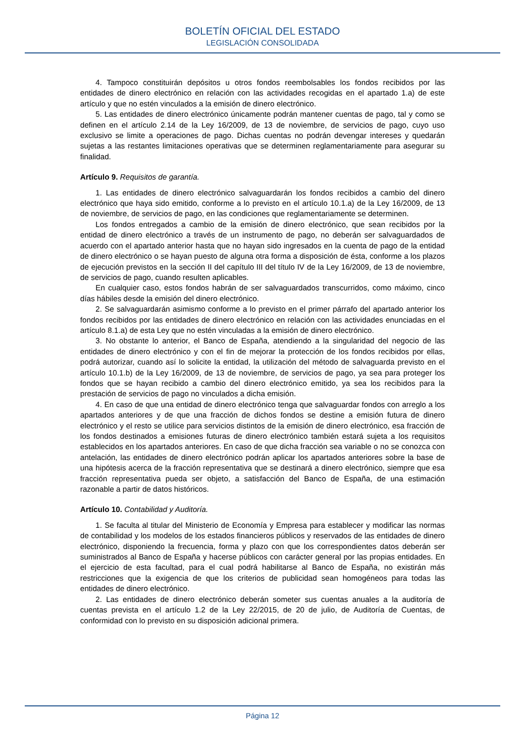BOLETÍN OFICIAL DEL ESTADO
LEGISLACIÓN CONSOLIDADA
4. Tampoco constituirán depósitos u otros fondos reembolsables los fondos recibidos por las entidades de dinero electrónico en relación con las actividades recogidas en el apartado 1.a) de este artículo y que no estén vinculados a la emisión de dinero electrónico.
5. Las entidades de dinero electrónico únicamente podrán mantener cuentas de pago, tal y como se definen en el artículo 2.14 de la Ley 16/2009, de 13 de noviembre, de servicios de pago, cuyo uso exclusivo se limite a operaciones de pago. Dichas cuentas no podrán devengar intereses y quedarán sujetas a las restantes limitaciones operativas que se determinen reglamentariamente para asegurar su finalidad.
Artículo 9. Requisitos de garantía.
1. Las entidades de dinero electrónico salvaguardarán los fondos recibidos a cambio del dinero electrónico que haya sido emitido, conforme a lo previsto en el artículo 10.1.a) de la Ley 16/2009, de 13 de noviembre, de servicios de pago, en las condiciones que reglamentariamente se determinen.
Los fondos entregados a cambio de la emisión de dinero electrónico, que sean recibidos por la entidad de dinero electrónico a través de un instrumento de pago, no deberán ser salvaguardados de acuerdo con el apartado anterior hasta que no hayan sido ingresados en la cuenta de pago de la entidad de dinero electrónico o se hayan puesto de alguna otra forma a disposición de ésta, conforme a los plazos de ejecución previstos en la sección II del capítulo III del título IV de la Ley 16/2009, de 13 de noviembre, de servicios de pago, cuando resulten aplicables.
En cualquier caso, estos fondos habrán de ser salvaguardados transcurridos, como máximo, cinco días hábiles desde la emisión del dinero electrónico.
2. Se salvaguardarán asimismo conforme a lo previsto en el primer párrafo del apartado anterior los fondos recibidos por las entidades de dinero electrónico en relación con las actividades enunciadas en el artículo 8.1.a) de esta Ley que no estén vinculadas a la emisión de dinero electrónico.
3. No obstante lo anterior, el Banco de España, atendiendo a la singularidad del negocio de las entidades de dinero electrónico y con el fin de mejorar la protección de los fondos recibidos por ellas, podrá autorizar, cuando así lo solicite la entidad, la utilización del método de salvaguarda previsto en el artículo 10.1.b) de la Ley 16/2009, de 13 de noviembre, de servicios de pago, ya sea para proteger los fondos que se hayan recibido a cambio del dinero electrónico emitido, ya sea los recibidos para la prestación de servicios de pago no vinculados a dicha emisión.
4. En caso de que una entidad de dinero electrónico tenga que salvaguardar fondos con arreglo a los apartados anteriores y de que una fracción de dichos fondos se destine a emisión futura de dinero electrónico y el resto se utilice para servicios distintos de la emisión de dinero electrónico, esa fracción de los fondos destinados a emisiones futuras de dinero electrónico también estará sujeta a los requisitos establecidos en los apartados anteriores. En caso de que dicha fracción sea variable o no se conozca con antelación, las entidades de dinero electrónico podrán aplicar los apartados anteriores sobre la base de una hipótesis acerca de la fracción representativa que se destinará a dinero electrónico, siempre que esa fracción representativa pueda ser objeto, a satisfacción del Banco de España, de una estimación razonable a partir de datos históricos.
Artículo 10. Contabilidad y Auditoría.
1. Se faculta al titular del Ministerio de Economía y Empresa para establecer y modificar las normas de contabilidad y los modelos de los estados financieros públicos y reservados de las entidades de dinero electrónico, disponiendo la frecuencia, forma y plazo con que los correspondientes datos deberán ser suministrados al Banco de España y hacerse públicos con carácter general por las propias entidades. En el ejercicio de esta facultad, para el cual podrá habilitarse al Banco de España, no existirán más restricciones que la exigencia de que los criterios de publicidad sean homogéneos para todas las entidades de dinero electrónico.
2. Las entidades de dinero electrónico deberán someter sus cuentas anuales a la auditoría de cuentas prevista en el artículo 1.2 de la Ley 22/2015, de 20 de julio, de Auditoría de Cuentas, de conformidad con lo previsto en su disposición adicional primera.
Página 12